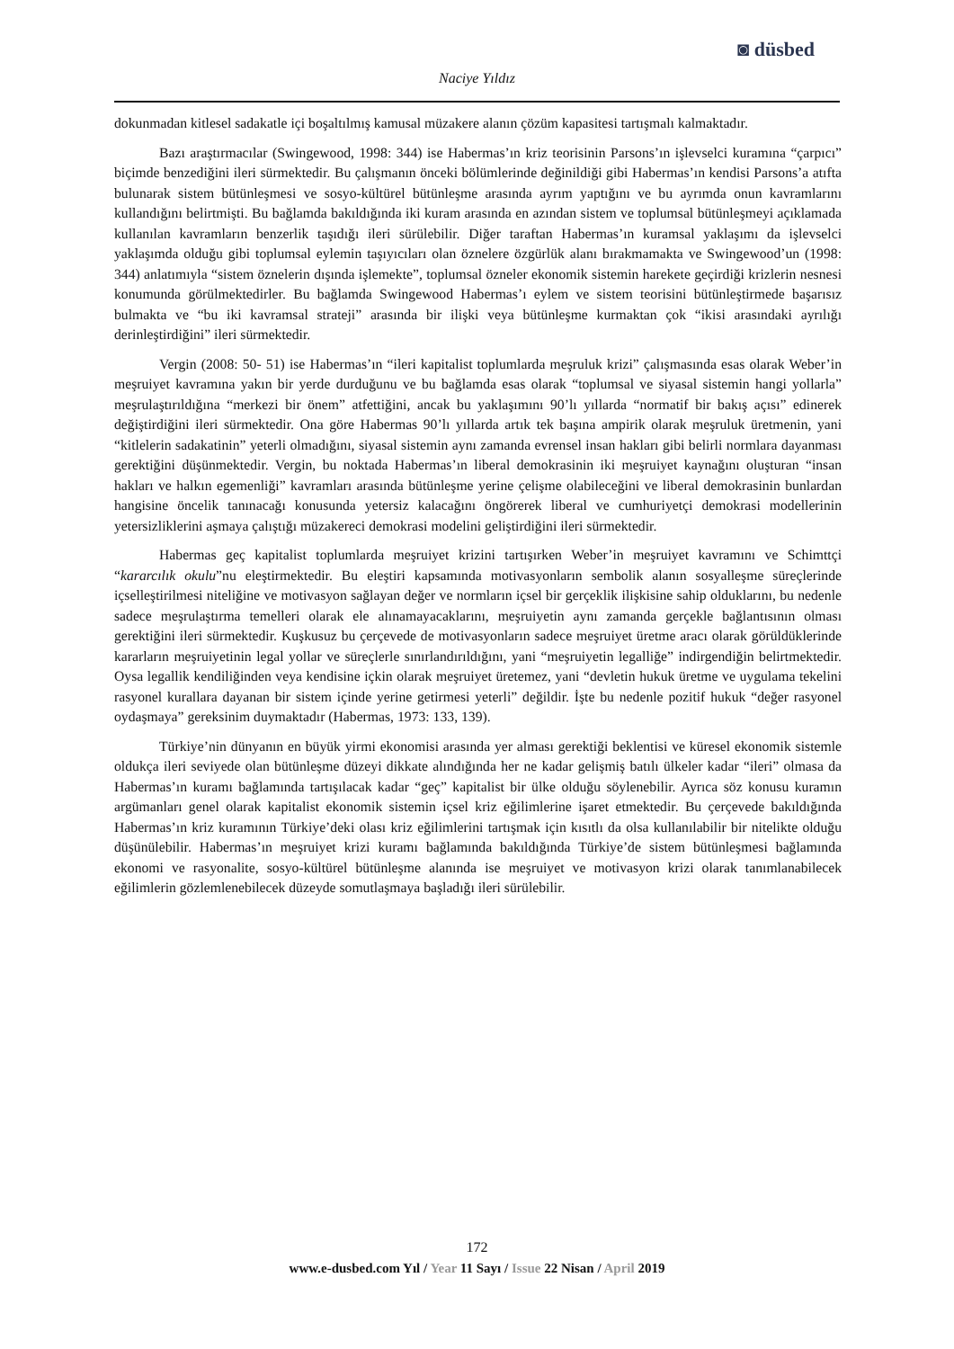◙ düsbed
Naciye Yıldız
dokunmadan kitlesel sadakatle içi boşaltılmış kamusal müzakere alanın çözüm kapasitesi tartışmalı kalmaktadır.
Bazı araştırmacılar (Swingewood, 1998: 344) ise Habermas’ın kriz teorisinin Parsons’ın işlevselci kuramına “çarpıcı” biçimde benzediğini ileri sürmektedir. Bu çalışmanın önceki bölümlerinde değinildiği gibi Habermas’ın kendisi Parsons’a atıfta bulunarak sistem bütünleşmesi ve sosyo-kültürel bütünleşme arasında ayrım yaptığını ve bu ayrımda onun kavramlarını kullandığını belirtmişti. Bu bağlamda bakıldığında iki kuram arasında en azından sistem ve toplumsal bütünleşmeyi açıklamada kullanılan kavramların benzerlik taşıdığı ileri sürülebilir. Diğer taraftan Habermas’ın kuramsal yaklaşımı da işlevselci yaklaşımda olduğu gibi toplumsal eylemin taşıyıcıları olan öznelere özgürlük alanı bırakmamakta ve Swingewood’un (1998: 344) anlatımıyla “sistem öznelerin dışında işlemekte”, toplumsal özneler ekonomik sistemin harekete geçirdiği krizlerin nesnesi konumunda görülmektedirler. Bu bağlamda Swingewood Habermas’ı eylem ve sistem teorisini bütünleştirmede başarısız bulmakta ve “bu iki kavramsal strateji” arasında bir ilişki veya bütünleşme kurmaktan çok “ikisi arasındaki ayrılığı derinleştirdiğini” ileri sürmektedir.
Vergin (2008: 50- 51) ise Habermas’ın “ileri kapitalist toplumlarda meşruluk krizi” çalışmasında esas olarak Weber’in meşruiyet kavramına yakın bir yerde durduğunu ve bu bağlamda esas olarak “toplumsal ve siyasal sistemin hangi yollarla” meşrulaştırıldığına “merkezi bir önem” atfettiğini, ancak bu yaklaşımını 90’lı yıllarda “normatif bir bakış açısı” edinerek değiştirdiğini ileri sürmektedir. Ona göre Habermas 90’lı yıllarda artık tek başına ampirik olarak meşruluk üretmenin, yani “kitlelerin sadakatinin” yeterli olmadığını, siyasal sistemin aynı zamanda evrensel insan hakları gibi belirli normlara dayanması gerektiğini düşünmektedir. Vergin, bu noktada Habermas’ın liberal demokrasinin iki meşruiyet kaynağını oluşturan “insan hakları ve halkın egemenliği” kavramları arasında bütünleşme yerine çelişme olabileceğini ve liberal demokrasinin bunlardan hangisine öncelik tanınacağı konusunda yetersiz kalacağını öngörerek liberal ve cumhuriyetçi demokrasi modellerinin yetersizliklerini aşmaya çalıştığı müzakereci demokrasi modelini geliştirdiğini ileri sürmektedir.
Habermas geç kapitalist toplumlarda meşruiyet krizini tartışırken Weber’in meşruiyet kavramını ve Schimttçi “kararcılık okulu”nu eleştirmektedir. Bu eleştiri kapsamında motivasyonların sembolik alanın sosyalleşme süreçlerinde içselleştirilmesi niteliğine ve motivasyon sağlayan değer ve normların içsel bir gerçeklik ilişkisine sahip olduklarını, bu nedenle sadece meşrulaştırma temelleri olarak ele alınamayacaklarını, meşruiyetin aynı zamanda gerçekle bağlantısının olması gerektiğini ileri sürmektedir. Kuşkusuz bu çerçevede de motivasyonların sadece meşruiyet üretme aracı olarak görüldüklerinde kararların meşruiyetinin legal yollar ve süreçlerle sınırlandırıldığını, yani “meşruiyetin legalliğe” indirgendiğin belirtmektedir. Oysa legallik kendiliğinden veya kendisine içkin olarak meşruiyet üretemez, yani “devletin hukuk üretme ve uygulama tekelini rasyonel kurallara dayanan bir sistem içinde yerine getirmesi yeterli” değildir. İşte bu nedenle pozitif hukuk “değer rasyonel oydaşmaya” gereksinim duymaktadır (Habermas, 1973: 133, 139).
Türkiye’nin dünyanın en büyük yirmi ekonomisi arasında yer alması gerektiği beklentisi ve küresel ekonomik sistemle oldukça ileri seviyede olan bütünleşme düzeyi dikkate alındığında her ne kadar gelişmiş batılı ülkeler kadar “ileri” olmasa da Habermas’ın kuramı bağlamında tartışılacak kadar “geç” kapitalist bir ülke olduğu söylenebilir. Ayrıca söz konusu kuramın argümanları genel olarak kapitalist ekonomik sistemin içsel kriz eğilimlerine işaret etmektedir. Bu çerçevede bakıldığında Habermas’ın kriz kuramının Türkiye’deki olası kriz eğilimlerini tartışmak için kısıtlı da olsa kullanılabilir bir nitelikte olduğu düşünülebilir. Habermas’ın meşruiyet krizi kuramı bağlamında bakıldığında Türkiye’de sistem bütünleşmesi bağlamında ekonomi ve rasyonalite, sosyo-kültürel bütünleşme alanında ise meşruiyet ve motivasyon krizi olarak tanımlanabilecek eğilimlerin gözlemlenebilecek düzeyde somutlaşmaya başladığı ileri sürülebilir.
172
www.e-dusbed.com Yıl / Year 11 Sayı / Issue 22 Nisan / April 2019